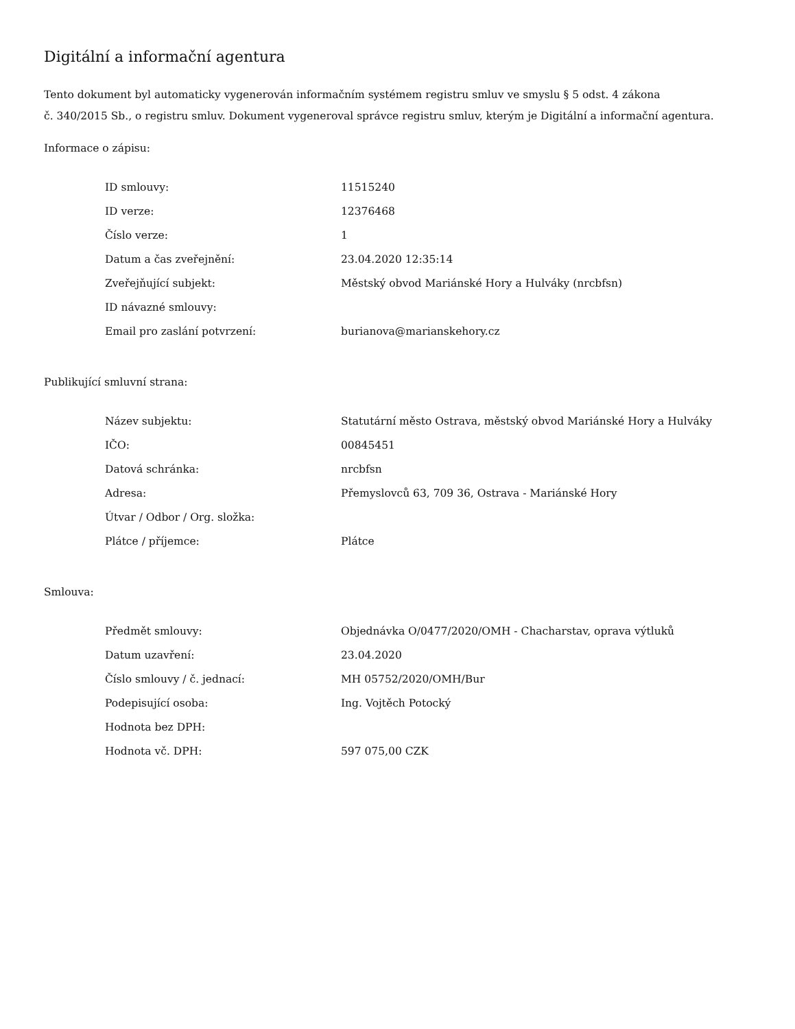Digitální a informační agentura
Tento dokument byl automaticky vygenerován informačním systémem registru smluv ve smyslu § 5 odst. 4 zákona
č. 340/2015 Sb., o registru smluv. Dokument vygeneroval správce registru smluv, kterým je Digitální a informační agentura.
Informace o zápisu:
| ID smlouvy: | 11515240 |
| ID verze: | 12376468 |
| Číslo verze: | 1 |
| Datum a čas zveřejnění: | 23.04.2020 12:35:14 |
| Zveřejňující subjekt: | Městský obvod Mariánské Hory a Hulváky (nrcbfsn) |
| ID návazné smlouvy: | |
| Email pro zaslání potvrzení: | burianova@marianskehory.cz |
Publikující smluvní strana:
| Název subjektu: | Statutární město Ostrava, městský obvod Mariánské Hory a Hulváky |
| IČO: | 00845451 |
| Datová schránka: | nrcbfsn |
| Adresa: | Přemyslovců 63, 709 36, Ostrava - Mariánské Hory |
| Útvar / Odbor / Org. složka: | |
| Plátce / příjemce: | Plátce |
Smlouva:
| Předmět smlouvy: | Objednávka O/0477/2020/OMH - Chacharstav, oprava výtluků |
| Datum uzavření: | 23.04.2020 |
| Číslo smlouvy / č. jednací: | MH 05752/2020/OMH/Bur |
| Podepisující osoba: | Ing. Vojtěch Potocký |
| Hodnota bez DPH: | |
| Hodnota vč. DPH: | 597 075,00 CZK |